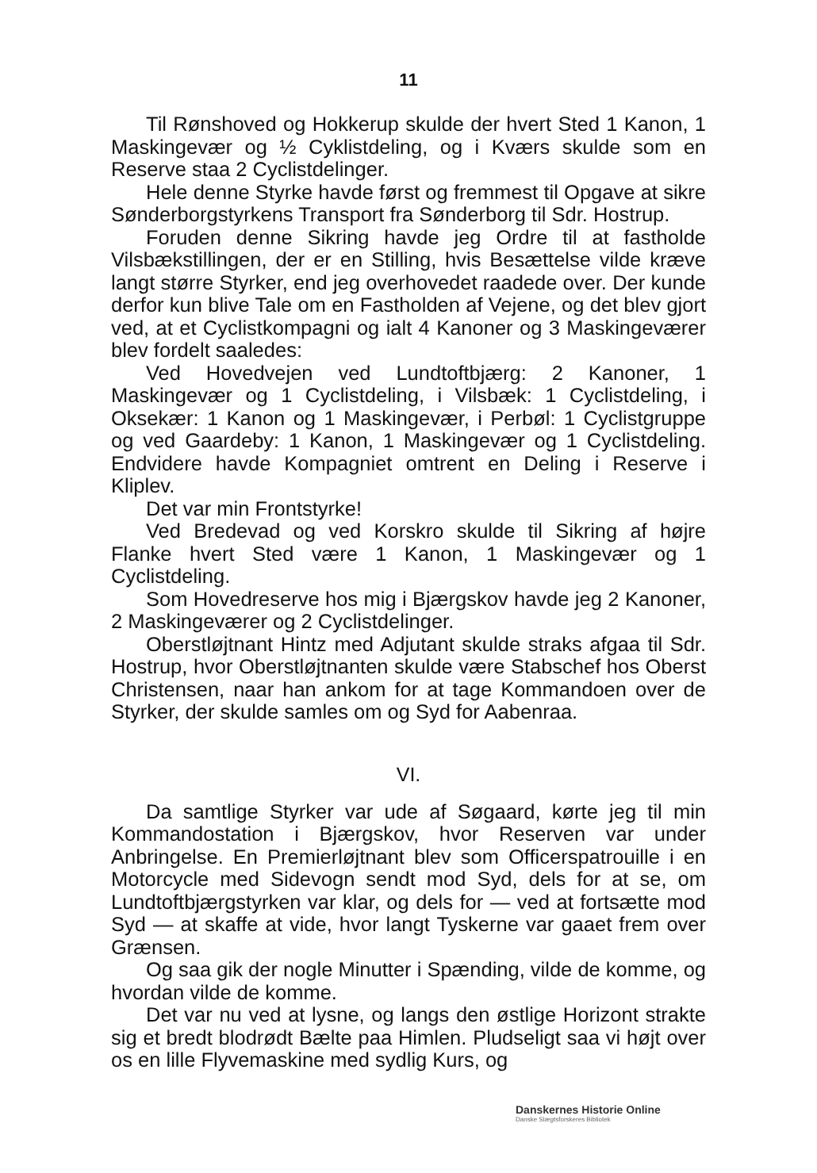11
Til Rønshoved og Hokkerup skulde der hvert Sted 1 Kanon, 1 Maskingevær og ½ Cyklistdeling, og i Kværs skulde som en Reserve staa 2 Cyclistdelinger.
Hele denne Styrke havde først og fremmest til Opgave at sikre Sønderborgstyrkens Transport fra Sønderborg til Sdr. Hostrup.
Foruden denne Sikring havde jeg Ordre til at fastholde Vilsbækstillingen, der er en Stilling, hvis Besættelse vilde kræve langt større Styrker, end jeg overhovedet raadede over. Der kunde derfor kun blive Tale om en Fastholden af Vejene, og det blev gjort ved, at et Cyclistkompagni og ialt 4 Kanoner og 3 Maskingeværer blev fordelt saaledes:
Ved Hovedvejen ved Lundtoftbjærg: 2 Kanoner, 1 Maskingevær og 1 Cyclistdeling, i Vilsbæk: 1 Cyclistdeling, i Oksekær: 1 Kanon og 1 Maskingevær, i Perbøl: 1 Cyclistgruppe og ved Gaardeby: 1 Kanon, 1 Maskingevær og 1 Cyclistdeling. Endvidere havde Kompagniet omtrent en Deling i Reserve i Kliplev.
Det var min Frontstyrke!
Ved Bredevad og ved Korskro skulde til Sikring af højre Flanke hvert Sted være 1 Kanon, 1 Maskingevær og 1 Cyclistdeling.
Som Hovedreserve hos mig i Bjærgskov havde jeg 2 Kanoner, 2 Maskingeværer og 2 Cyclistdelinger.
Oberstløjtnant Hintz med Adjutant skulde straks afgaa til Sdr. Hostrup, hvor Oberstløjtnanten skulde være Stabschef hos Oberst Christensen, naar han ankom for at tage Kommandoen over de Styrker, der skulde samles om og Syd for Aabenraa.
VI.
Da samtlige Styrker var ude af Søgaard, kørte jeg til min Kommandostation i Bjærgskov, hvor Reserven var under Anbringelse. En Premierløjtnant blev som Officerspatrouille i en Motorcycle med Sidevogn sendt mod Syd, dels for at se, om Lundtoftbjærgstyrken var klar, og dels for — ved at fortsætte mod Syd — at skaffe at vide, hvor langt Tyskerne var gaaet frem over Grænsen.
Og saa gik der nogle Minutter i Spænding, vilde de komme, og hvordan vilde de komme.
Det var nu ved at lysne, og langs den østlige Horizont strakte sig et bredt blodrødt Bælte paa Himlen. Pludseligt saa vi højt over os en lille Flyvemaskine med sydlig Kurs, og
Danskernes Historie Online
Danske Slægtsforskeres Bibliotek